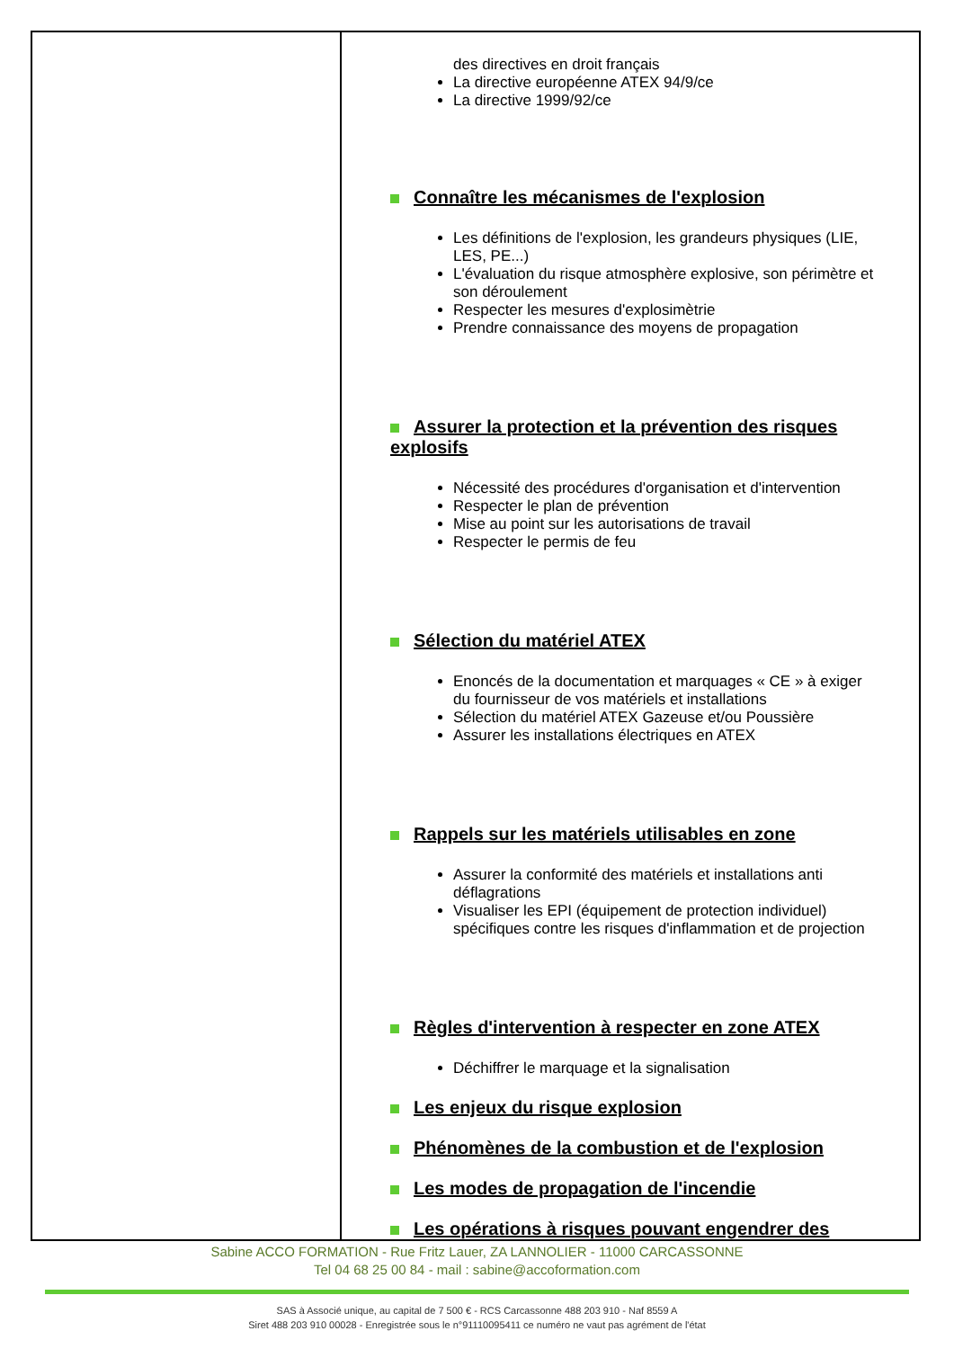| | des directives en droit français La directive européenne ATEX 94/9/ce La directive 1999/92/ce Connaître les mécanismes de l'explosion Les définitions de l'explosion, les grandeurs physiques (LIE, LES, PE...) L'évaluation du risque atmosphère explosive, son périmètre et son déroulement Respecter les mesures d'explosimètrie Prendre connaissance des moyens de propagation Assurer la protection et la prévention des risques explosifs Nécessité des procédures d'organisation et d'intervention Respecter le plan de prévention Mise au point sur les autorisations de travail Respecter le permis de feu Sélection du matériel ATEX Enoncés de la documentation et marquages « CE » à exiger du fournisseur de vos matériels et installations Sélection du matériel ATEX Gazeuse et/ou Poussière Assurer les installations électriques en ATEX Rappels sur les matériels utilisables en zone Assurer la conformité des matériels et installations anti déflagrations Visualiser les EPI (équipement de protection individuel) spécifiques contre les risques d'inflammation et de projection Règles d'intervention à respecter en zone ATEX Déchiffrer le marquage et la signalisation Les enjeux du risque explosion Phénomènes de la combustion et de l'explosion Les modes de propagation de l'incendie Les opérations à risques pouvant engendrer des |
Sabine ACCO FORMATION - Rue Fritz Lauer, ZA LANNOLIER - 11000 CARCASSONNE
Tel 04 68 25 00 84 - mail : sabine@accoformation.com
SAS à Associé unique, au capital de 7 500 € - RCS Carcassonne 488 203 910 - Naf 8559 A
Siret 488 203 910 00028 - Enregistrée sous le n°91110095411 ce numéro ne vaut pas agrément de l'état